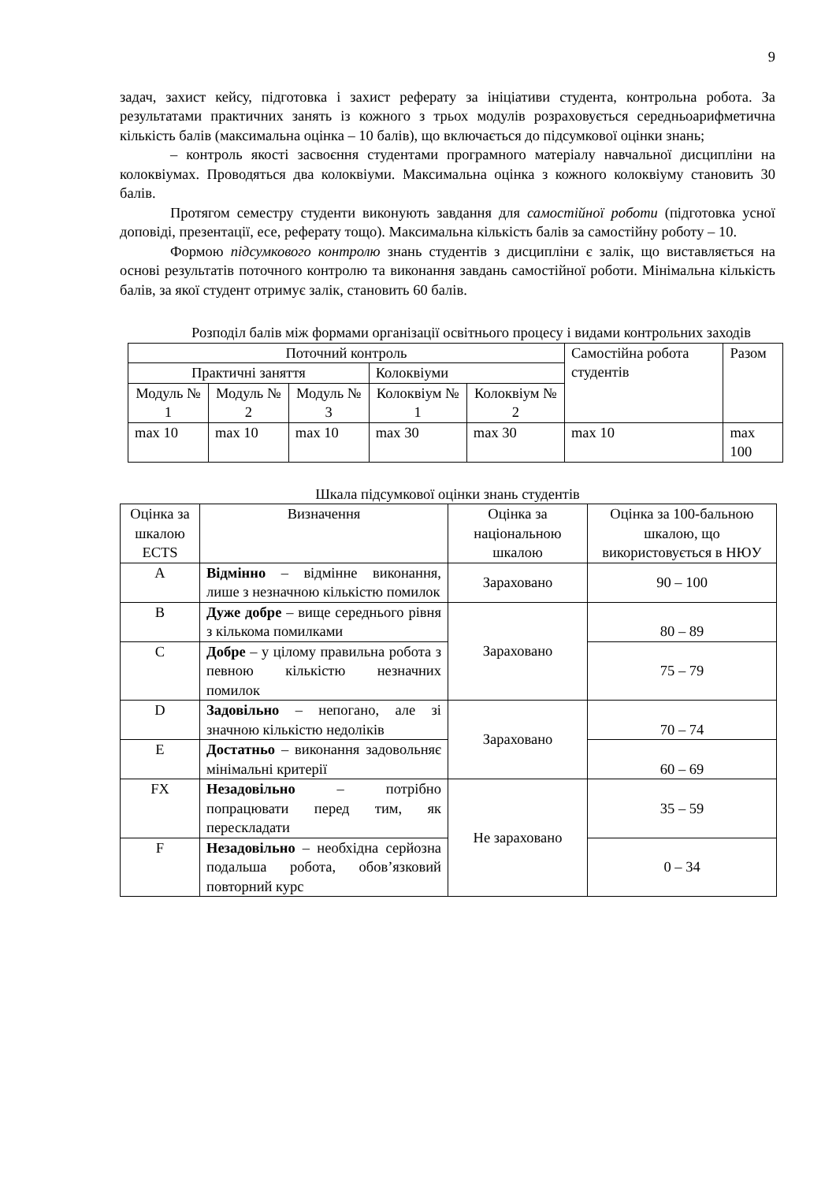9
задач, захист кейсу, підготовка і захист реферату за ініціативи студента, контрольна робота. За результатами практичних занять із кожного з трьох модулів розраховується середньоарифметична кількість балів (максимальна оцінка – 10 балів), що включається до підсумкової оцінки знань;
– контроль якості засвоєння студентами програмного матеріалу навчальної дисципліни на колоквіумах. Проводяться два колоквіуми. Максимальна оцінка з кожного колоквіуму становить 30 балів.
Протягом семестру студенти виконують завдання для самостійної роботи (підготовка усної доповіді, презентації, есе, реферату тощо). Максимальна кількість балів за самостійну роботу – 10.
Формою підсумкового контролю знань студентів з дисципліни є залік, що виставляється на основі результатів поточного контролю та виконання завдань самостійної роботи. Мінімальна кількість балів, за якої студент отримує залік, становить 60 балів.
Розподіл балів між формами організації освітнього процесу і видами контрольних заходів
| Поточний контроль | | | | | Самостійна робота студентів | Разом |
| Практичні заняття | | | Колоквіуми | | | |
| Модуль № 1 | Модуль № 2 | Модуль № 3 | Колоквіум № 1 | Колоквіум № 2 | | |
| max 10 | max 10 | max 10 | max 30 | max 30 | max 10 | max 100 |
Шкала підсумкової оцінки знань студентів
| Оцінка за шкалою ECTS | Визначення | Оцінка за національною шкалою | Оцінка за 100-бальною шкалою, що використовується в НЮУ |
| A | Відмінно – відмінне виконання, лише з незначною кількістю помилок | Зараховано | 90 – 100 |
| B | Дуже добре – вище середнього рівня з кількома помилками | Зараховано | 80 – 89 |
| C | Добре – у цілому правильна робота з певною кількістю незначних помилок | | 75 – 79 |
| D | Задовільно – непогано, але зі значною кількістю недоліків | Зараховано | 70 – 74 |
| E | Достатньо – виконання задовольняє мінімальні критерії | | 60 – 69 |
| FX | Незадовільно – потрібно попрацювати перед тим, як перескладати | Не зараховано | 35 – 59 |
| F | Незадовільно – необхідна серйозна подальша робота, обов’язковий повторний курс | | 0 – 34 |